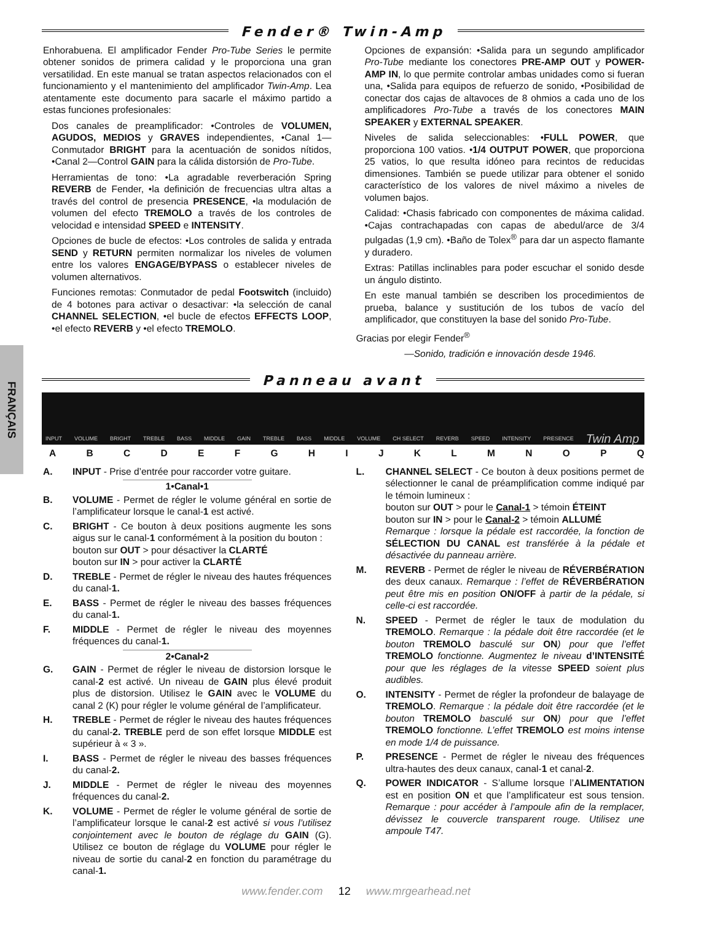FRANÇAIS
Fender® Twin-Amp
Enhorabuena. El amplificador Fender Pro-Tube Series le permite obtener sonidos de primera calidad y le proporciona una gran versatilidad. En este manual se tratan aspectos relacionados con el funcionamiento y el mantenimiento del amplificador Twin-Amp. Lea atentamente este documento para sacarle el máximo partido a estas funciones profesionales:
Dos canales de preamplificador: •Controles de VOLUMEN, AGUDOS, MEDIOS y GRAVES independientes, •Canal 1—Conmutador BRIGHT para la acentuación de sonidos nítidos, •Canal 2—Control GAIN para la cálida distorsión de Pro-Tube.
Herramientas de tono: •La agradable reverberación Spring REVERB de Fender, •la definición de frecuencias ultra altas a través del control de presencia PRESENCE, •la modulación de volumen del efecto TREMOLO a través de los controles de velocidad e intensidad SPEED e INTENSITY.
Opciones de bucle de efectos: •Los controles de salida y entrada SEND y RETURN permiten normalizar los niveles de volumen entre los valores ENGAGE/BYPASS o establecer niveles de volumen alternativos.
Funciones remotas: Conmutador de pedal Footswitch (incluido) de 4 botones para activar o desactivar: •la selección de canal CHANNEL SELECTION, •el bucle de efectos EFFECTS LOOP, •el efecto REVERB y •el efecto TREMOLO.
Opciones de expansión: •Salida para un segundo amplificador Pro-Tube mediante los conectores PRE-AMP OUT y POWER-AMP IN, lo que permite controlar ambas unidades como si fueran una, •Salida para equipos de refuerzo de sonido, •Posibilidad de conectar dos cajas de altavoces de 8 ohmios a cada uno de los amplificadores Pro-Tube a través de los conectores MAIN SPEAKER y EXTERNAL SPEAKER.
Niveles de salida seleccionables: •FULL POWER, que proporciona 100 vatios. •1/4 OUTPUT POWER, que proporciona 25 vatios, lo que resulta idóneo para recintos de reducidas dimensiones. También se puede utilizar para obtener el sonido característico de los valores de nivel máximo a niveles de volumen bajos.
Calidad: •Chasis fabricado con componentes de máxima calidad. •Cajas contrachapadas con capas de abedul/arce de 3/4 pulgadas (1,9 cm). •Baño de Tolex<sup>®</sup> para dar un aspecto flamante y duradero.
Extras: Patillas inclinables para poder escuchar el sonido desde un ángulo distinto.
En este manual también se describen los procedimientos de prueba, balance y sustitución de los tubos de vacío del amplificador, que constituyen la base del sonido Pro-Tube.
Gracias por elegir Fender<sup>®</sup>
—Sonido, tradición e innovación desde 1946.
Panneau avant
INPUT VOLUME BRIGHT TREBLE BASS MIDDLE GAIN TREBLE BASS MIDDLE VOLUME CH SELECT REVERB SPEED INTENSITY PRESENCE Twin Amp
ABCDEFGHIJKLMNOPQ
A. INPUT - Prise d’entrée pour raccorder votre guitare.
1•Canal•1
B. VOLUME - Permet de régler le volume général en sortie de l’amplificateur lorsque le canal-1 est activé.
C. BRIGHT - Ce bouton à deux positions augmente les sons aigus sur le canal-1 conformément à la position du bouton :
bouton sur OUT > pour désactiver la CLARTÉ
bouton sur IN > pour activer la CLARTÉ
D. TREBLE - Permet de régler le niveau des hautes fréquences du canal-1.
E. BASS - Permet de régler le niveau des basses fréquences du canal-1.
F. MIDDLE - Permet de régler le niveau des moyennes fréquences du canal-1.
2•Canal•2
G. GAIN - Permet de régler le niveau de distorsion lorsque le canal-2 est activé. Un niveau de GAIN plus élevé produit plus de distorsion. Utilisez le GAIN avec le VOLUME du canal 2 (K) pour régler le volume général de l’amplificateur.
H. TREBLE - Permet de régler le niveau des hautes fréquences du canal-2. TREBLE perd de son effet lorsque MIDDLE est supérieur à « 3 ».
I. BASS - Permet de régler le niveau des basses fréquences du canal-2.
J. MIDDLE - Permet de régler le niveau des moyennes fréquences du canal-2.
K. VOLUME - Permet de régler le volume général de sortie de l’amplificateur lorsque le canal-2 est activé si vous l’utilisez conjointement avec le bouton de réglage du GAIN (G). Utilisez ce bouton de réglage du VOLUME pour régler le niveau de sortie du canal-2 en fonction du paramétrage du canal-1.
L. CHANNEL SELECT - Ce bouton à deux positions permet de sélectionner le canal de préamplification comme indiqué par le témoin lumineux :
bouton sur OUT > pour le Canal-1 > témoin ÉTEINT
bouton sur IN > pour le Canal-2 > témoin ALLUMÉ
Remarque : lorsque la pédale est raccordée, la fonction de SÉLECTION DU CANAL est transférée à la pédale et désactivée du panneau arrière.
M. REVERB - Permet de régler le niveau de RÉVERBÉRATION des deux canaux. Remarque : l’effet de RÉVERBÉRATION peut être mis en position ON/OFF à partir de la pédale, si celle-ci est raccordée.
N. SPEED - Permet de régler le taux de modulation du TREMOLO. Remarque : la pédale doit être raccordée (et le bouton TREMOLO basculé sur ON) pour que l’effet TREMOLO fonctionne. Augmentez le niveau d’INTENSITÉ pour que les réglages de la vitesse SPEED soient plus audibles.
O. INTENSITY - Permet de régler la profondeur de balayage de TREMOLO. Remarque : la pédale doit être raccordée (et le bouton TREMOLO basculé sur ON) pour que l’effet TREMOLO fonctionne. L’effet TREMOLO est moins intense en mode 1/4 de puissance.
P. PRESENCE - Permet de régler le niveau des fréquences ultra-hautes des deux canaux, canal-1 et canal-2.
Q. POWER INDICATOR - S’allume lorsque l’ALIMENTATION est en position ON et que l’amplificateur est sous tension. Remarque : pour accéder à l’ampoule afin de la remplacer, dévissez le couvercle transparent rouge. Utilisez une ampoule T47.
www.fender.com 12 www.mrgearhead.net